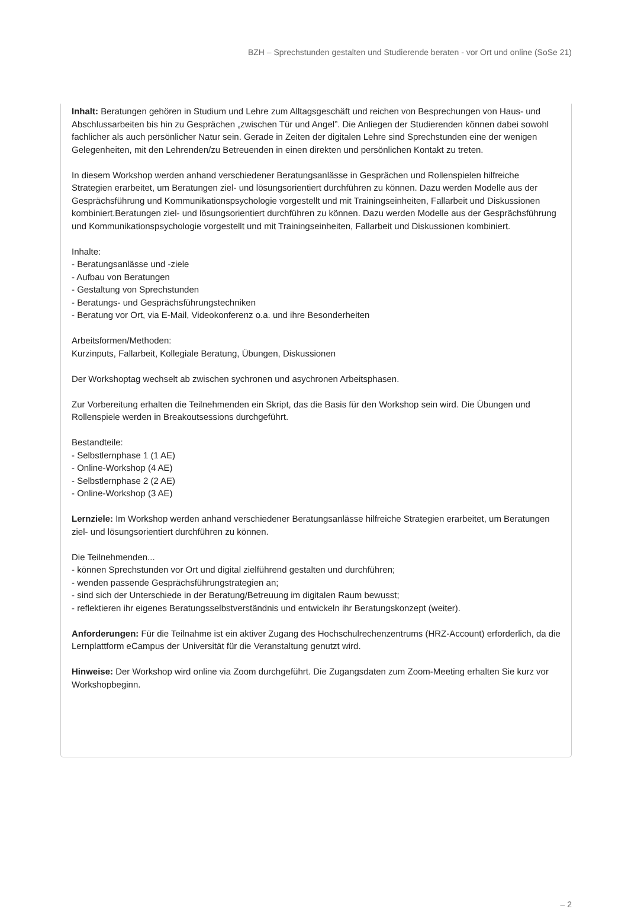BZH – Sprechstunden gestalten und Studierende beraten - vor Ort und online (SoSe 21)
Inhalt: Beratungen gehören in Studium und Lehre zum Alltagsgeschäft und reichen von Besprechungen von Haus- und Abschlussarbeiten bis hin zu Gesprächen „zwischen Tür und Angel”. Die Anliegen der Studierenden können dabei sowohl fachlicher als auch persönlicher Natur sein. Gerade in Zeiten der digitalen Lehre sind Sprechstunden eine der wenigen Gelegenheiten, mit den Lehrenden/zu Betreuenden in einen direkten und persönlichen Kontakt zu treten.
In diesem Workshop werden anhand verschiedener Beratungsanlässe in Gesprächen und Rollenspielen hilfreiche Strategien erarbeitet, um Beratungen ziel- und lösungsorientiert durchführen zu können. Dazu werden Modelle aus der Gesprächsführung und Kommunikationspsychologie vorgestellt und mit Trainingseinheiten, Fallarbeit und Diskussionen kombiniert.Beratungen ziel- und lösungsorientiert durchführen zu können. Dazu werden Modelle aus der Gesprächsführung und Kommunikationspsychologie vorgestellt und mit Trainingseinheiten, Fallarbeit und Diskussionen kombiniert.
Inhalte:
- Beratungsanlässe und -ziele
- Aufbau von Beratungen
- Gestaltung von Sprechstunden
- Beratungs- und Gesprächsführungstechniken
- Beratung vor Ort, via E-Mail, Videokonferenz o.a. und ihre Besonderheiten
Arbeitsformen/Methoden:
Kurzinputs, Fallarbeit, Kollegiale Beratung, Übungen, Diskussionen
Der Workshoptag wechselt ab zwischen sychronen und asychronen Arbeitsphasen.
Zur Vorbereitung erhalten die Teilnehmenden ein Skript, das die Basis für den Workshop sein wird. Die Übungen und Rollenspiele werden in Breakoutsessions durchgeführt.
Bestandteile:
- Selbstlernphase 1 (1 AE)
- Online-Workshop (4 AE)
- Selbstlernphase 2 (2 AE)
- Online-Workshop (3 AE)
Lernziele: Im Workshop werden anhand verschiedener Beratungsanlässe hilfreiche Strategien erarbeitet, um Beratungen ziel- und lösungsorientiert durchführen zu können.
Die Teilnehmenden...
- können Sprechstunden vor Ort und digital zielführend gestalten und durchführen;
- wenden passende Gesprächsführungstrategien an;
- sind sich der Unterschiede in der Beratung/Betreuung im digitalen Raum bewusst;
- reflektieren ihr eigenes Beratungsselbstverständnis und entwickeln ihr Beratungskonzept (weiter).
Anforderungen: Für die Teilnahme ist ein aktiver Zugang des Hochschulrechenzentrums (HRZ-Account) erforderlich, da die Lernplattform eCampus der Universität für die Veranstaltung genutzt wird.
Hinweise: Der Workshop wird online via Zoom durchgeführt. Die Zugangsdaten zum Zoom-Meeting erhalten Sie kurz vor Workshopbeginn.
– 2